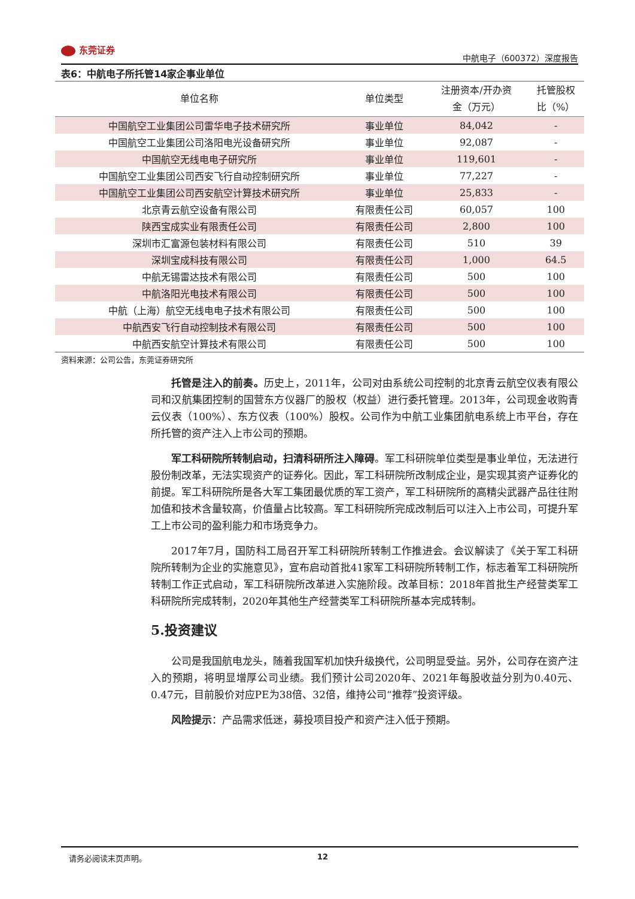东莞证券
中航电子（600372）深度报告
表6：中航电子所托管14家企事业单位
| 单位名称 | 单位类型 | 注册资本/开办资 金（万元） | 托管股权 比（%） |
| --- | --- | --- | --- |
| 中国航空工业集团公司雷华电子技术研究所 | 事业单位 | 84,042 | - |
| 中国航空工业集团公司洛阳电光设备研究所 | 事业单位 | 92,087 | - |
| 中国航空无线电电子研究所 | 事业单位 | 119,601 | - |
| 中国航空工业集团公司西安飞行自动控制研究所 | 事业单位 | 77,227 | - |
| 中国航空工业集团公司西安航空计算技术研究所 | 事业单位 | 25,833 | - |
| 北京青云航空设备有限公司 | 有限责任公司 | 60,057 | 100 |
| 陕西宝成实业有限责任公司 | 有限责任公司 | 2,800 | 100 |
| 深圳市汇富源包装材料有限公司 | 有限责任公司 | 510 | 39 |
| 深圳宝成科技有限公司 | 有限责任公司 | 1,000 | 64.5 |
| 中航无锡雷达技术有限公司 | 有限责任公司 | 500 | 100 |
| 中航洛阳光电技术有限公司 | 有限责任公司 | 500 | 100 |
| 中航（上海）航空无线电电子技术有限公司 | 有限责任公司 | 500 | 100 |
| 中航西安飞行自动控制技术有限公司 | 有限责任公司 | 500 | 100 |
| 中航西安航空计算技术有限公司 | 有限责任公司 | 500 | 100 |
资料来源：公司公告，东莞证券研究所
托管是注入的前奏。历史上，2011年，公司对由系统公司控制的北京青云航空仪表有限公司和汉航集团控制的国营东方仪器厂的股权（权益）进行委托管理。2013年，公司现金收购青云仪表（100%）、东方仪表（100%）股权。公司作为中航工业集团航电系统上市平台，存在所托管的资产注入上市公司的预期。
军工科研院所转制启动，扫清科研所注入障碍。军工科研院单位类型是事业单位，无法进行股份制改革，无法实现资产的证券化。因此，军工科研院所改制成企业，是实现其资产证券化的前提。军工科研院所是各大军工集团最优质的军工资产，军工科研院所的高精尖武器产品往往附加值和技术含量较高，价值量占比较高。军工科研院所完成改制后可以注入上市公司，可提升军工上市公司的盈利能力和市场竞争力。
2017年7月，国防科工局召开军工科研院所转制工作推进会。会议解读了《关于军工科研院所转制为企业的实施意见》，宣布启动首批41家军工科研院所转制工作，标志着军工科研院所转制工作正式启动，军工科研院所改革进入实施阶段。改革目标：2018年首批生产经营类军工科研院所完成转制，2020年其他生产经营类军工科研院所基本完成转制。
5.投资建议
公司是我国航电龙头，随着我国军机加快升级换代，公司明显受益。另外，公司存在资产注入的预期，将明显增厚公司业绩。我们预计公司2020年、2021年每股收益分别为0.40元、0.47元，目前股价对应PE为38倍、32倍，维持公司“推荐”投资评级。
风险提示：产品需求低迷，募投项目投产和资产注入低于预期。
　请务必阅读末页声明。 12